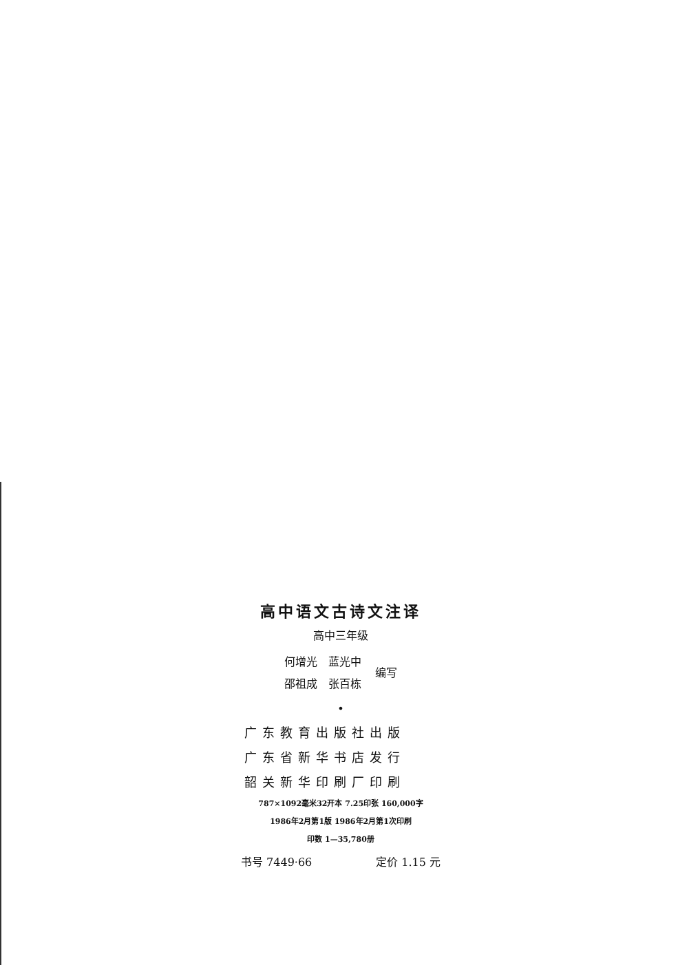高中语文古诗文注译
高中三年级
何增光　蓝光中
邵祖成　张百栋
编写
•
广东教育出版社出版
广东省新华书店发行
韶关新华印刷厂印刷
787×1092毫米32开本 7.25印张 160,000字
1986年2月第1版 1986年2月第1次印刷
印数 1—35,780册
书号 7449·66 定价 1.15 元